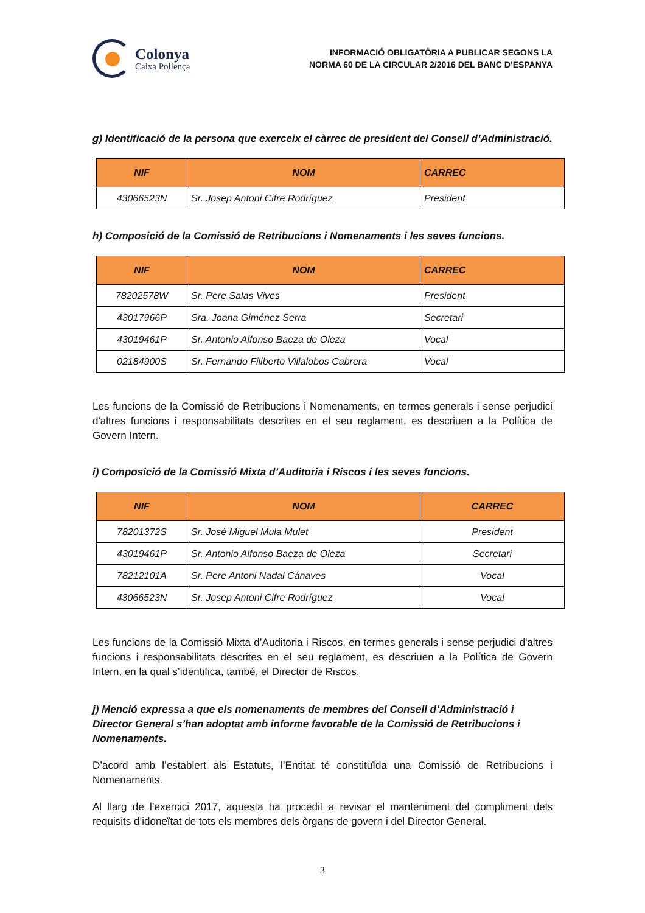Colonya
Caixa Pollença
INFORMACIÓ OBLIGATÒRIA A PUBLICAR SEGONS LA
NORMA 60 DE LA CIRCULAR 2/2016 DEL BANC D’ESPANYA
g) Identificació de la persona que exerceix el càrrec de president del Consell d’Administració.
| NIF | NOM | CARREC |
| --- | --- | --- |
| 43066523N | Sr. Josep Antoni Cifre Rodríguez | President |
h) Composició de la Comissió de Retribucions i Nomenaments i les seves funcions.
| NIF | NOM | CARREC |
| --- | --- | --- |
| 78202578W | Sr. Pere Salas Vives | President |
| 43017966P | Sra. Joana Giménez Serra | Secretari |
| 43019461P | Sr. Antonio Alfonso Baeza de Oleza | Vocal |
| 02184900S | Sr. Fernando Filiberto Villalobos Cabrera | Vocal |
Les funcions de la Comissió de Retribucions i Nomenaments, en termes generals i sense perjudici d'altres funcions i responsabilitats descrites en el seu reglament, es descriuen a la Política de Govern Intern.
i) Composició de la Comissió Mixta d’Auditoria i Riscos i les seves funcions.
| NIF | NOM | CARREC |
| --- | --- | --- |
| 78201372S | Sr. José Miguel Mula Mulet | President |
| 43019461P | Sr. Antonio Alfonso Baeza de Oleza | Secretari |
| 78212101A | Sr. Pere Antoni Nadal Cànaves | Vocal |
| 43066523N | Sr. Josep Antoni Cifre Rodríguez | Vocal |
Les funcions de la Comissió Mixta d’Auditoria i Riscos, en termes generals i sense perjudici d'altres funcions i responsabilitats descrites en el seu reglament, es descriuen a la Política de Govern Intern, en la qual s’identifica, també, el Director de Riscos.
j) Menció expressa a que els nomenaments de membres del Consell d’Administració i Director General s’han adoptat amb informe favorable de la Comissió de Retribucions i Nomenaments.
D’acord amb l’establert als Estatuts, l’Entitat té constituïda una Comissió de Retribucions i Nomenaments.
Al llarg de l’exercici 2017, aquesta ha procedit a revisar el manteniment del compliment dels requisits d’idoneïtat de tots els membres dels òrgans de govern i del Director General.
3